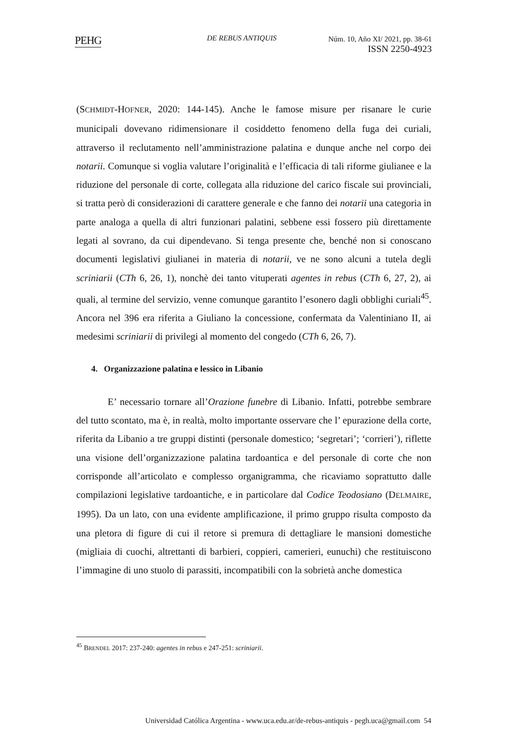PEHG DE REBUS ANTIQUIS
Núm. 10, Año XI/ 2021, pp. 38-61
ISSN 2250-4923
(SCHMIDT-HOFNER, 2020: 144-145). Anche le famose misure per risanare le curie municipali dovevano ridimensionare il cosiddetto fenomeno della fuga dei curiali, attraverso il reclutamento nell’amministrazione palatina e dunque anche nel corpo dei notarii. Comunque si voglia valutare l’originalità e l’efficacia di tali riforme giulianee e la riduzione del personale di corte, collegata alla riduzione del carico fiscale sui provinciali, si tratta però di considerazioni di carattere generale e che fanno dei notarii una categoria in parte analoga a quella di altri funzionari palatini, sebbene essi fossero più direttamente legati al sovrano, da cui dipendevano. Si tenga presente che, benché non si conoscano documenti legislativi giulianei in materia di notarii, ve ne sono alcuni a tutela degli scriniarii (CTh 6, 26, 1), nonchè dei tanto vituperati agentes in rebus (CTh 6, 27, 2), ai quali, al termine del servizio, venne comunque garantito l’esonero dagli obblighi curiali<sup>45</sup>. Ancora nel 396 era riferita a Giuliano la concessione, confermata da Valentiniano II, ai medesimi scriniarii di privilegi al momento del congedo (CTh 6, 26, 7).
4. Organizzazione palatina e lessico in Libanio
E’ necessario tornare all’Orazione funebre di Libanio. Infatti, potrebbe sembrare del tutto scontato, ma è, in realtà, molto importante osservare che l’ epurazione della corte, riferita da Libanio a tre gruppi distinti (personale domestico; ‘segretari’; ‘corrieri’), riflette una visione dell’organizzazione palatina tardoantica e del personale di corte che non corrisponde all’articolato e complesso organigramma, che ricaviamo soprattutto dalle compilazioni legislative tardoantiche, e in particolare dal Codice Teodosiano (DELMAIRE, 1995). Da un lato, con una evidente amplificazione, il primo gruppo risulta composto da una pletora di figure di cui il retore si premura di dettagliare le mansioni domestiche (migliaia di cuochi, altrettanti di barbieri, coppieri, camerieri, eunuchi) che restituiscono l’immagine di uno stuolo di parassiti, incompatibili con la sobrietà anche domestica
<sup>45</sup> BRENDEL 2017: 237-240: agentes in rebus e 247-251: scriniarii.
Universidad Católica Argentina - www.uca.edu.ar/de-rebus-antiquis - pegh.uca@gmail.com 54